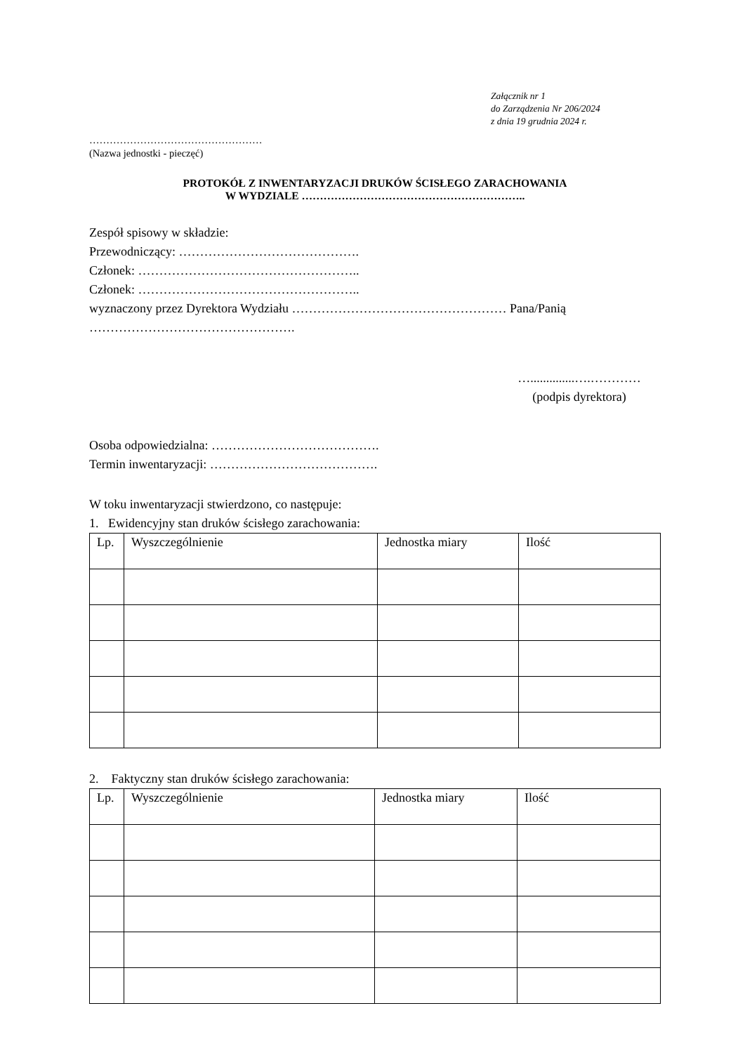Załącznik nr 1
do Zarządzenia Nr 206/2024
z dnia 19 grudnia 2024 r.
……………………………………………
(Nazwa jednostki - pieczęć)
PROTOKÓŁ Z INWENTARYZACJI DRUKÓW ŚCISŁEGO ZARACHOWANIA
W WYDZIALE ……………………………………………………..
Zespół spisowy w składzie:
Przewodniczący: …………………………………….
Członek: ……………………………………………..
Członek: ……………………………………………..
wyznaczony przez Dyrektora Wydziału …………………………………………… Pana/Panią
………………………………………….
…..............….…………
(podpis dyrektora)
Osoba odpowiedzialna: ………………………………….
Termin inwentaryzacji: ………………………………….
W toku inwentaryzacji stwierdzono, co następuje:
1. Ewidencyjny stan druków ścisłego zarachowania:
| Lp. | Wyszczególnienie | Jednostka miary | Ilość |
| --- | --- | --- | --- |
2. Faktyczny stan druków ścisłego zarachowania:
| Lp. | Wyszczególnienie | Jednostka miary | Ilość |
| --- | --- | --- | --- |